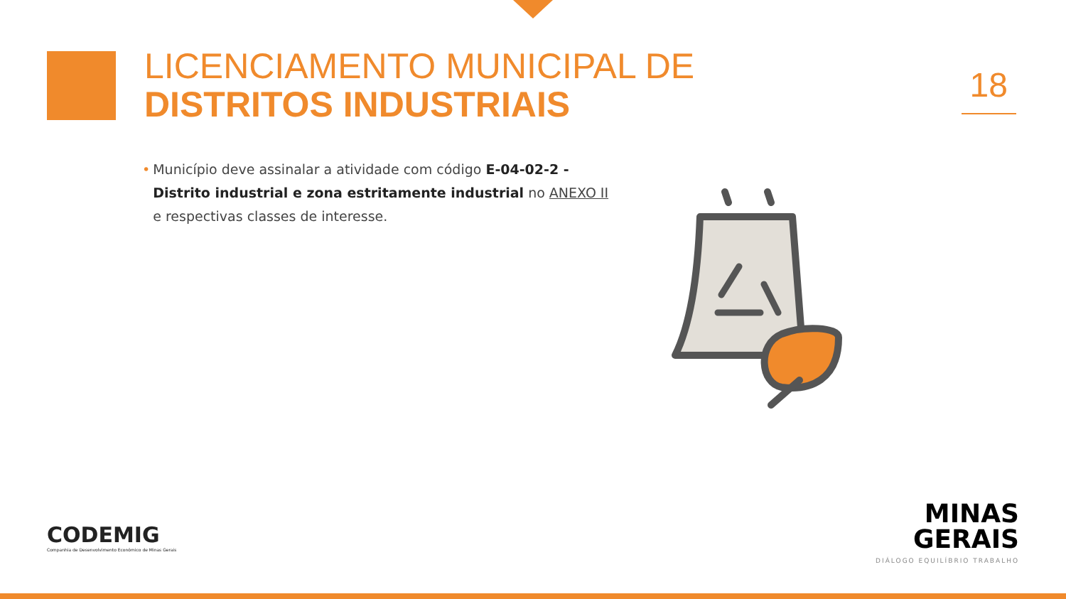LICENCIAMENTO MUNICIPAL DE
DISTRITOS INDUSTRIAIS
18
• Município deve assinalar a atividade com código E-04-02-2 - Distrito industrial e zona estritamente industrial no ANEXO II e respectivas classes de interesse.
CODEMIG
Companhia de Desenvolvimento Econômico de Minas Gerais
MINAS
GERAIS
DIÁLOGO EQUILÍBRIO TRABALHO